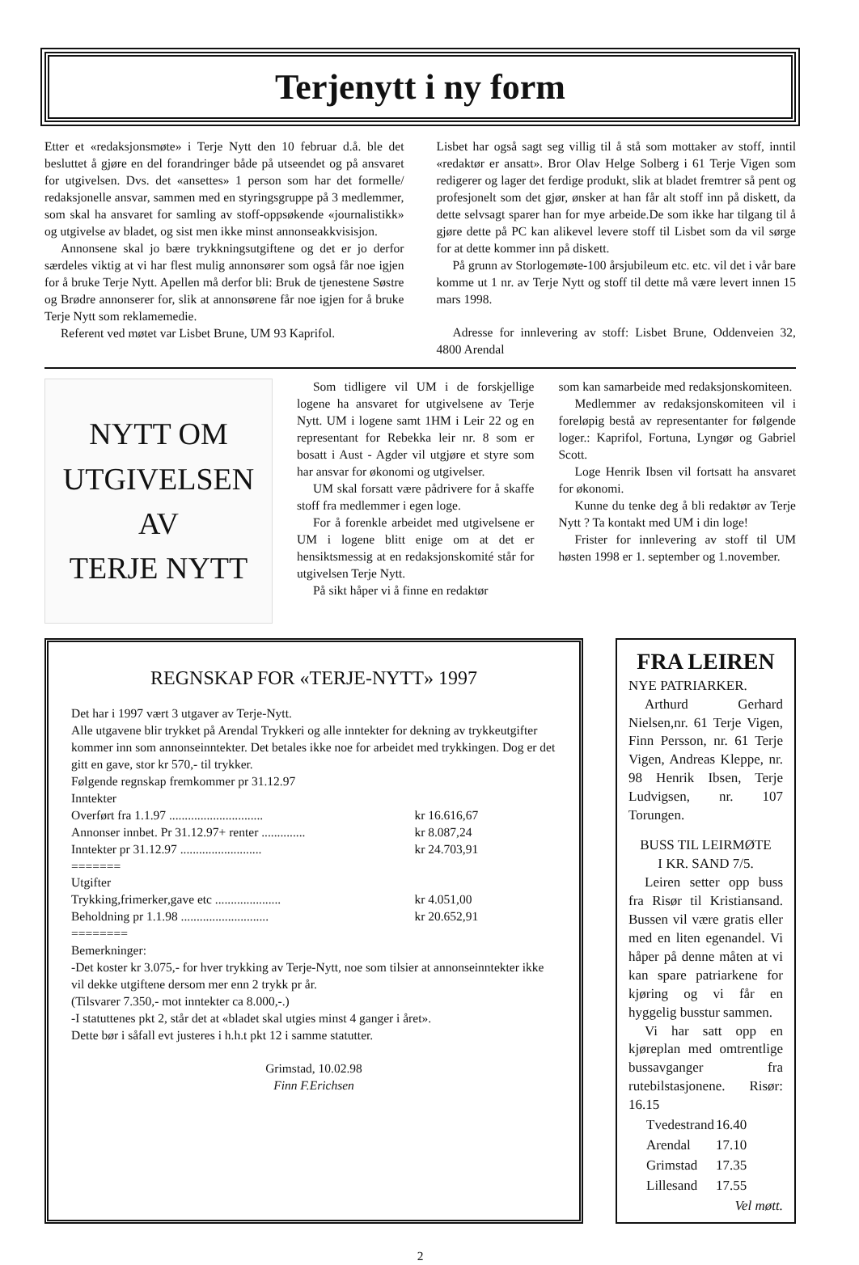Terjenytt i ny form
Etter et «redaksjonsmøte» i Terje Nytt den 10 februar d.å. ble det besluttet å gjøre en del forandringer både på utseendet og på ansvaret for utgivelsen. Dvs. det «ansettes» 1 person som har det formelle/ redaksjonelle ansvar, sammen med en styringsgruppe på 3 medlemmer, som skal ha ansvaret for samling av stoff-oppsøkende «journalistikk» og utgivelse av bladet, og sist men ikke minst annonseakkvisisjon.
Annonsene skal jo bære trykkningsutgiftene og det er jo derfor særdeles viktig at vi har flest mulig annonsører som også får noe igjen for å bruke Terje Nytt. Apellen må derfor bli: Bruk de tjenestene Søstre og Brødre annonserer for, slik at annonsørene får noe igjen for å bruke Terje Nytt som reklamemedie.
Referent ved møtet var Lisbet Brune, UM 93 Kaprifol.
Lisbet har også sagt seg villig til å stå som mottaker av stoff, inntil «redaktør er ansatt». Bror Olav Helge Solberg i 61 Terje Vigen som redigerer og lager det ferdige produkt, slik at bladet fremtrer så pent og profesjonelt som det gjør, ønsker at han får alt stoff inn på diskett, da dette selvsagt sparer han for mye arbeide.De som ikke har tilgang til å gjøre dette på PC kan alikevel levere stoff til Lisbet som da vil sørge for at dette kommer inn på diskett.
På grunn av Storlogemøte-100 årsjubileum etc. etc. vil det i vår bare komme ut 1 nr. av Terje Nytt og stoff til dette må være levert innen 15 mars 1998.
Adresse for innlevering av stoff: Lisbet Brune, Oddenveien 32, 4800 Arendal
NYTT OM
UTGIVELSEN
AV
TERJE NYTT
Som tidligere vil UM i de forskjellige logene ha ansvaret for utgivelsene av Terje Nytt. UM i logene samt 1HM i Leir 22 og en representant for Rebekka leir nr. 8 som er bosatt i Aust - Agder vil utgjøre et styre som har ansvar for økonomi og utgivelser.
UM skal forsatt være pådrivere for å skaffe stoff fra medlemmer i egen loge.
For å forenkle arbeidet med utgivelsene er UM i logene blitt enige om at det er hensiktsmessig at en redaksjonskomité står for utgivelsen Terje Nytt.
På sikt håper vi å finne en redaktør
som kan samarbeide med redaksjonskomiteen.
Medlemmer av redaksjonskomiteen vil i foreløpig bestå av representanter for følgende loger.: Kaprifol, Fortuna, Lyngør og Gabriel Scott.
Loge Henrik Ibsen vil fortsatt ha ansvaret for økonomi.
Kunne du tenke deg å bli redaktør av Terje Nytt ? Ta kontakt med UM i din loge!
Frister for innlevering av stoff til UM høsten 1998 er 1. september og 1.november.
REGNSKAP FOR «TERJE-NYTT» 1997
Det har i 1997 vært 3 utgaver av Terje-Nytt.
Alle utgavene blir trykket på Arendal Trykkeri og alle inntekter for dekning av trykkeutgifter kommer inn som annonseinntekter. Det betales ikke noe for arbeidet med trykkingen. Dog er det gitt en gave, stor kr 570,- til trykker.
Følgende regnskap fremkommer pr 31.12.97
Inntekter
| Overført fra 1.1.97 .............................. | kr 16.616,67 |
| Annonser innbet. Pr 31.12.97+ renter .............. | kr 8.087,24 |
| Inntekter pr 31.12.97 .......................... | kr 24.703,91 |
| ======= Utgifter | |
| Trykking,frimerker,gave etc ..................... | kr 4.051,00 |
| Beholdning pr 1.1.98 ............................ | kr 20.652,91 |
========
Bemerkninger:
-Det koster kr 3.075,- for hver trykking av Terje-Nytt, noe som tilsier at annonseinntekter ikke vil dekke utgiftene dersom mer enn 2 trykk pr år.
(Tilsvarer 7.350,- mot inntekter ca 8.000,-.)
-I statuttenes pkt 2, står det at «bladet skal utgies minst 4 ganger i året».
Dette bør i såfall evt justeres i h.h.t pkt 12 i samme statutter.
Grimstad, 10.02.98
Finn F.Erichsen
FRA LEIREN
NYE PATRIARKER.
Arthurd Gerhard Nielsen,nr. 61 Terje Vigen, Finn Persson, nr. 61 Terje Vigen, Andreas Kleppe, nr. 98 Henrik Ibsen, Terje Ludvigsen, nr. 107 Torungen.
BUSS TIL LEIRMØTE
I KR. SAND 7/5.
Leiren setter opp buss fra Risør til Kristiansand. Bussen vil være gratis eller med en liten egenandel. Vi håper på denne måten at vi kan spare patriarkene for kjøring og vi får en hyggelig busstur sammen.
Vi har satt opp en kjøreplan med omtrentlige bussavganger fra rutebilstasjonene. Risør: 16.15
| Tvedestrand | 16.40 |
| Arendal | 17.10 |
| Grimstad | 17.35 |
| Lillesand | 17.55 |
Vel møtt.
2